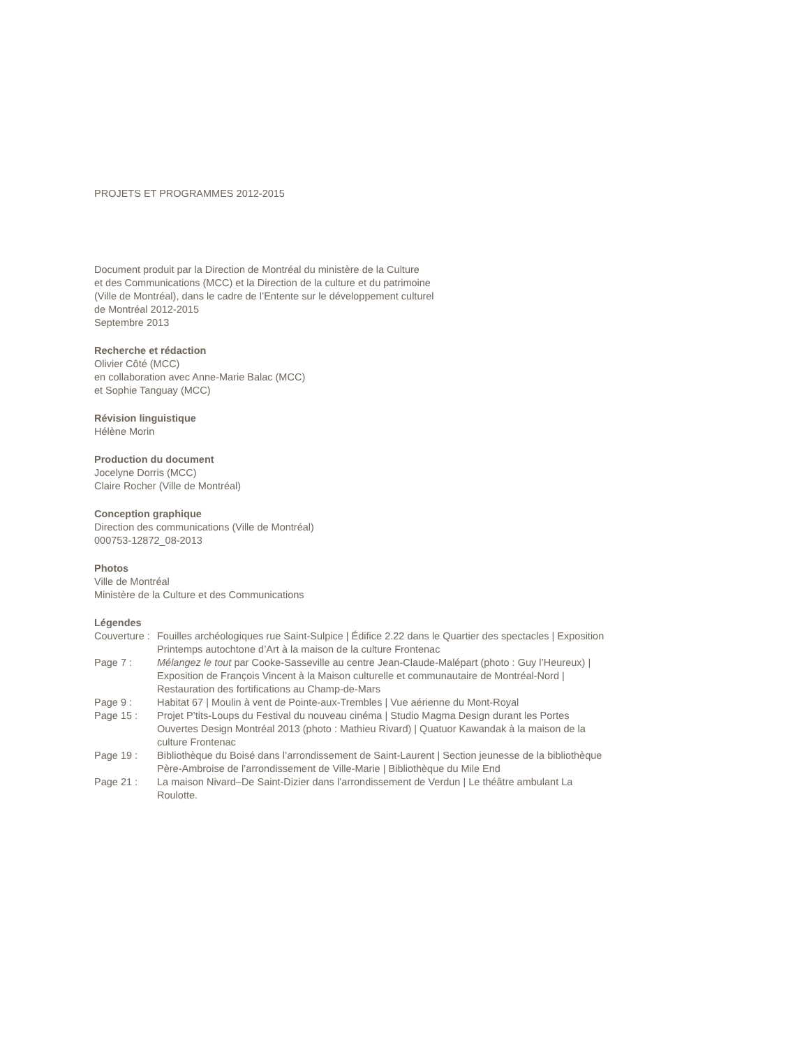PROJETS ET PROGRAMMES 2012-2015
Document produit par la Direction de Montréal du ministère de la Culture
et des Communications (MCC) et la Direction de la culture et du patrimoine
(Ville de Montréal), dans le cadre de l’Entente sur le développement culturel
de Montréal 2012-2015
Septembre 2013
Recherche et rédaction
Olivier Côté (MCC)
en collaboration avec Anne-Marie Balac (MCC)
et Sophie Tanguay (MCC)
Révision linguistique
Hélène Morin
Production du document
Jocelyne Dorris (MCC)
Claire Rocher (Ville de Montréal)
Conception graphique
Direction des communications (Ville de Montréal)
000753-12872_08-2013
Photos
Ville de Montréal
Ministère de la Culture et des Communications
Légendes
| Couverture : | Fouilles archéologiques rue Saint-Sulpice / Édifice 2.22 dans le Quartier des spectacles / Exposition Printemps autochtone d’Art à la maison de la culture Frontenac |
| Page 7 : | Mélangez le tout par Cooke-Sasseville au centre Jean-Claude-Malépart (photo : Guy l’Heureux) / Exposition de François Vincent à la Maison culturelle et communautaire de Montréal-Nord / Restauration des fortifications au Champ-de-Mars |
| Page 9 : | Habitat 67 / Moulin à vent de Pointe-aux-Trembles / Vue aérienne du Mont-Royal |
| Page 15 : | Projet P’tits-Loups du Festival du nouveau cinéma / Studio Magma Design durant les Portes Ouvertes Design Montréal 2013 (photo : Mathieu Rivard) / Quatuor Kawandak à la maison de la culture Frontenac |
| Page 19 : | Bibliothèque du Boisé dans l’arrondissement de Saint-Laurent / Section jeunesse de la bibliothèque Père-Ambroise de l’arrondissement de Ville-Marie / Bibliothèque du Mile End |
| Page 21 : | La maison Nivard–De Saint-Dizier dans l’arrondissement de Verdun / Le théâtre ambulant La Roulotte. |